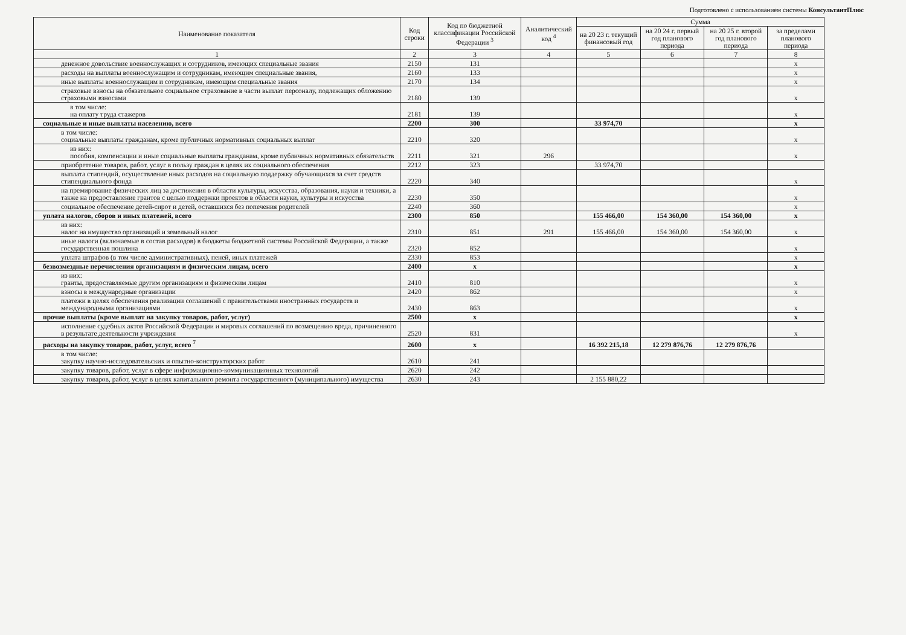Подготовлено с использованием системы КонсультантПлюс
| Наименование показателя | Код строки | Код по бюджетной классификации Российской Федерации <sup>3</sup> | Аналитический код <sup>4</sup> | Сумма | | | |
| --- | --- | --- | --- | --- | --- | --- | --- |
| | | | | на 20 23 г. текущий финансовый год | на 20 24 г. первый год планового периода | на 20 25 г. второй год планового периода | за пределами планового периода |
| 1 | 2 | 3 | 4 | 5 | 6 | 7 | 8 |
| денежное довольствие военнослужащих и сотрудников, имеющих специальные звания | 2150 | 131 | | | | | х |
| расходы на выплаты военнослужащим и сотрудникам, имеющим специальные звания, | 2160 | 133 | | | | | х |
| иные выплаты военнослужащим и сотрудникам, имеющим специальные звания | 2170 | 134 | | | | | х |
| страховые взносы на обязательное социальное страхование в части выплат персоналу, подлежащих обложению страховыми взносами | 2180 | 139 | | | | | х |
| в том числе: на оплату труда стажеров | 2181 | 139 | | | | | х |
| социальные и иные выплаты населению, всего | 2200 | 300 | | 33 974,70 | | | х |
| в том числе: социальные выплаты гражданам, кроме публичных нормативных социальных выплат | 2210 | 320 | | | | | х |
| из них: пособия, компенсации и иные социальные выплаты гражданам, кроме публичных нормативных обязательств | 2211 | 321 | 296 | | | | х |
| приобретение товаров, работ, услуг в пользу граждан в целях их социального обеспечения | 2212 | 323 | | 33 974,70 | | | |
| выплата стипендий, осуществление иных расходов на социальную поддержку обучающихся за счет средств стипендиального фонда | 2220 | 340 | | | | | х |
| на премирование физических лиц за достижения в области культуры, искусства, образования, науки и техники, а также на предоставление грантов с целью поддержки проектов в области науки, культуры и искусства | 2230 | 350 | | | | | х |
| социальное обеспечение детей-сирот и детей, оставшихся без попечения родителей | 2240 | 360 | | | | | х |
| уплата налогов, сборов и иных платежей, всего | 2300 | 850 | | 155 466,00 | 154 360,00 | 154 360,00 | х |
| из них: налог на имущество организаций и земельный налог | 2310 | 851 | 291 | 155 466,00 | 154 360,00 | 154 360,00 | х |
| иные налоги (включаемые в состав расходов) в бюджеты бюджетной системы Российской Федерации, а также государственная пошлина | 2320 | 852 | | | | | х |
| уплата штрафов (в том числе административных), пеней, иных платежей | 2330 | 853 | | | | | х |
| безвозмездные перечисления организациям и физическим лицам, всего | 2400 | х | | | | | х |
| из них: гранты, предоставляемые другим организациям и физическим лицам | 2410 | 810 | | | | | х |
| взносы в международные организации | 2420 | 862 | | | | | х |
| платежи в целях обеспечения реализации соглашений с правительствами иностранных государств и международными организациями | 2430 | 863 | | | | | х |
| прочие выплаты (кроме выплат на закупку товаров, работ, услуг) | 2500 | х | | | | | х |
| исполнение судебных актов Российской Федерации и мировых соглашений по возмещению вреда, причиненного в результате деятельности учреждения | 2520 | 831 | | | | | х |
| расходы на закупку товаров, работ, услуг, всего <sup>7</sup> | 2600 | х | | 16 392 215,18 | 12 279 876,76 | 12 279 876,76 | |
| в том числе: закупку научно-исследовательских и опытно-конструкторских работ | 2610 | 241 | | | | | |
| закупку товаров, работ, услуг в сфере информационно-коммуникационных технологий | 2620 | 242 | | | | | |
| закупку товаров, работ, услуг в целях капитального ремонта государственного (муниципального) имущества | 2630 | 243 | | 2 155 880,22 | | | |